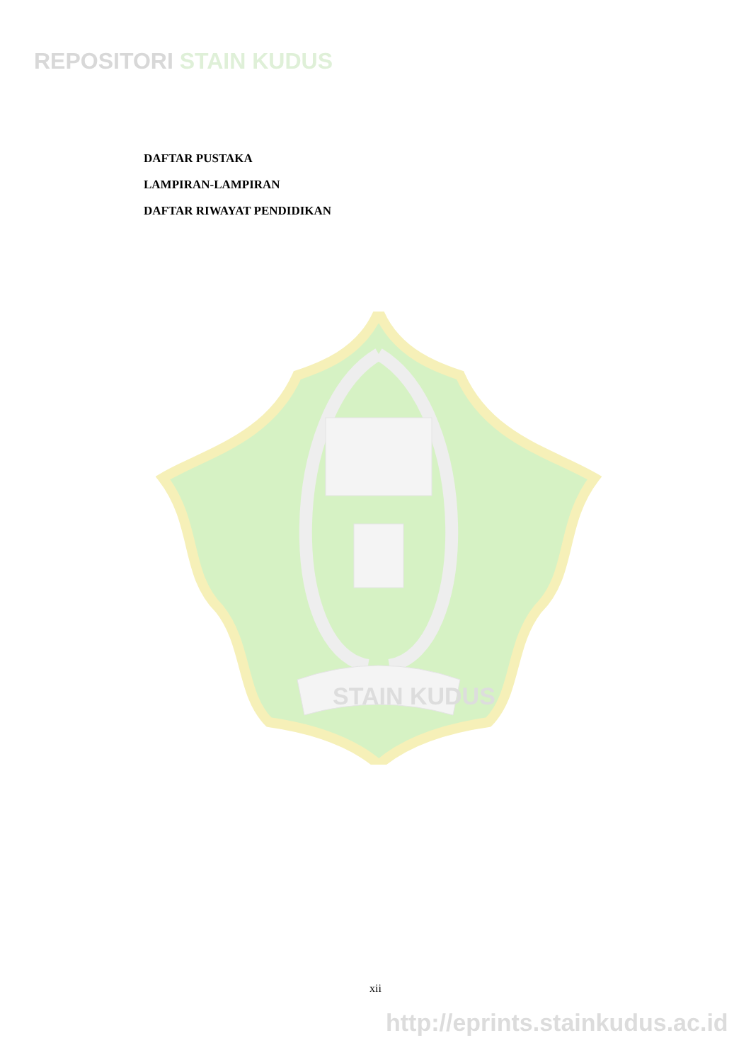REPOSITORI STAIN KUDUS
DAFTAR PUSTAKA
LAMPIRAN-LAMPIRAN
DAFTAR RIWAYAT PENDIDIKAN
STAIN KUDUS
xii
http://eprints.stainkudus.ac.id